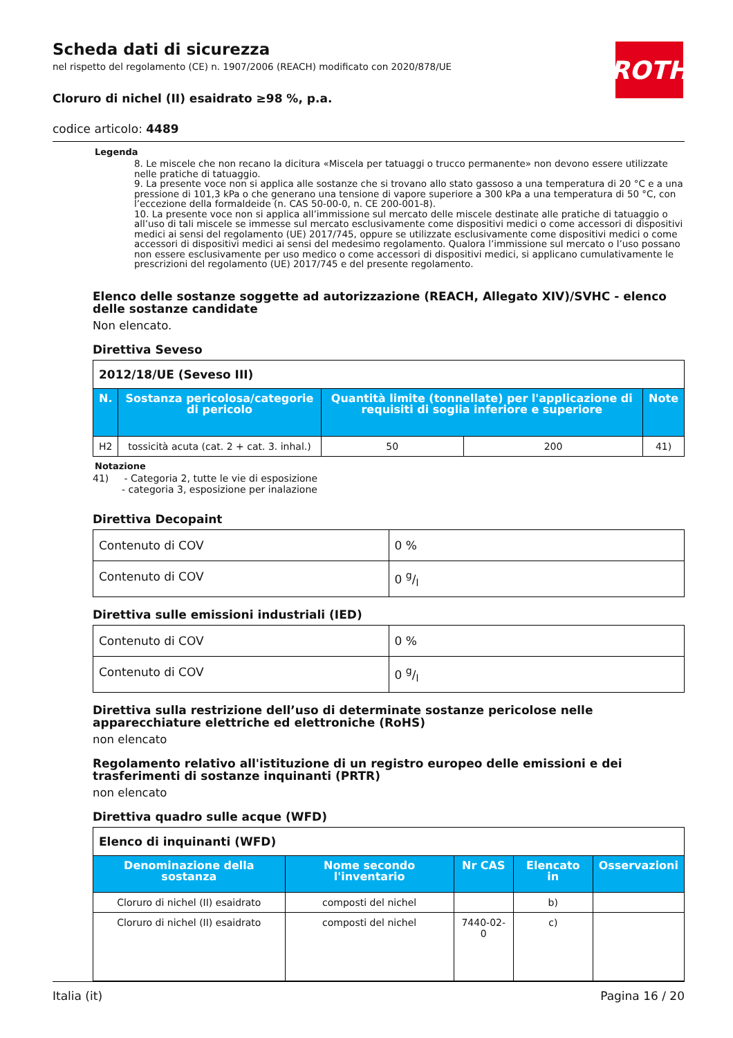Scheda dati di sicurezza
nel rispetto del regolamento (CE) n. 1907/2006 (REACH) modificato con 2020/878/UE
Cloruro di nichel (II) esaidrato ≥98 %, p.a.
codice articolo: 4489
ROTH
Legenda
8. Le miscele che non recano la dicitura «Miscela per tatuaggi o trucco permanente» non devono essere utilizzate nelle pratiche di tatuaggio.
9. La presente voce non si applica alle sostanze che si trovano allo stato gassoso a una temperatura di 20 °C e a una pressione di 101,3 kPa o che generano una tensione di vapore superiore a 300 kPa a una temperatura di 50 °C, con l’eccezione della formaldeide (n. CAS 50-00-0, n. CE 200-001-8).
10. La presente voce non si applica all’immissione sul mercato delle miscele destinate alle pratiche di tatuaggio o all’uso di tali miscele se immesse sul mercato esclusivamente come dispositivi medici o come accessori di dispositivi medici ai sensi del regolamento (UE) 2017/745, oppure se utilizzate esclusivamente come dispositivi medici o come accessori di dispositivi medici ai sensi del medesimo regolamento. Qualora l’immissione sul mercato o l’uso possano non essere esclusivamente per uso medico o come accessori di dispositivi medici, si applicano cumulativamente le prescrizioni del regolamento (UE) 2017/745 e del presente regolamento.
Elenco delle sostanze soggette ad autorizzazione (REACH, Allegato XIV)/SVHC - elenco delle sostanze candidate
Non elencato.
Direttiva Seveso
| 2012/18/UE (Seveso III) | | | | |
| N. | Sostanza pericolosa/categorie di pericolo | Quantità limite (tonnellate) per l'applicazione di requisiti di soglia inferiore e superiore | | Note |
| H2 | tossicità acuta (cat. 2 + cat. 3. inhal.) | 50 | 200 | 41) |
Notazione
41) - Categoria 2, tutte le vie di esposizione
- categoria 3, esposizione per inalazione
Direttiva Decopaint
| Contenuto di COV | 0 % |
| Contenuto di COV | 0 g/l |
Direttiva sulle emissioni industriali (IED)
| Contenuto di COV | 0 % |
| Contenuto di COV | 0 g/l |
Direttiva sulla restrizione dell’uso di determinate sostanze pericolose nelle apparecchiature elettriche ed elettroniche (RoHS)
non elencato
Regolamento relativo all'istituzione di un registro europeo delle emissioni e dei trasferimenti di sostanze inquinanti (PRTR)
non elencato
Direttiva quadro sulle acque (WFD)
| Elenco di inquinanti (WFD) | | | | |
| Denominazione della sostanza | Nome secondo l'inventario | Nr CAS | Elencato in | Osservazioni |
| Cloruro di nichel (II) esaidrato | composti del nichel | | b) | |
| Cloruro di nichel (II) esaidrato | composti del nichel | 7440-02-0 | c) | |
Italia (it) Pagina 16 / 20